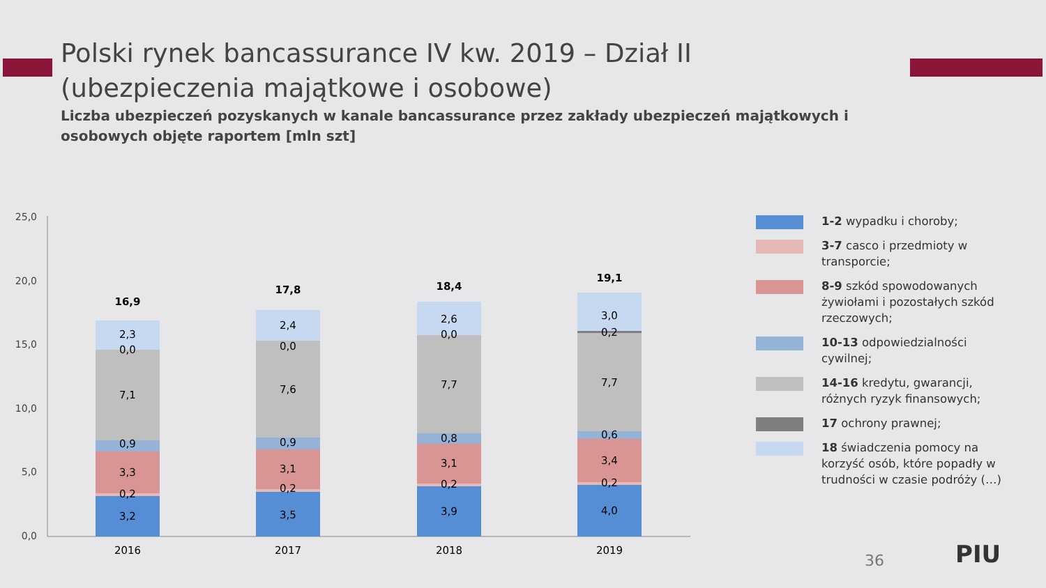Polski rynek bancassurance IV kw. 2019 – Dział II (ubezpieczenia majątkowe i osobowe)
Liczba ubezpieczeń pozyskanych w kanale bancassurance przez zakłady ubezpieczeń majątkowych i osobowych objęte raportem [mln szt]
25,0
20,0
15,0
10,0
5,0
0,0
3,2
0,2
3,3
0,9
7,1
0,0
2,3
16,9
2016
3,5
0,2
3,1
0,9
7,6
0,0
2,4
17,8
2017
3,9
0,2
3,1
0,8
7,7
0,0
2,6
18,4
2018
4,0
0,2
3,4
0,6
7,7
0,2
3,0
19,1
2019
1-2 wypadku i choroby;
3-7 casco i przedmioty w transporcie;
8-9 szkód spowodowanych żywiołami i pozostałych szkód rzeczowych;
10-13 odpowiedzialności cywilnej;
14-16 kredytu, gwarancji, różnych ryzyk finansowych;
17 ochrony prawnej;
18 świadczenia pomocy na korzyść osób, które popadły w trudności w czasie podróży (…)
36 PIU